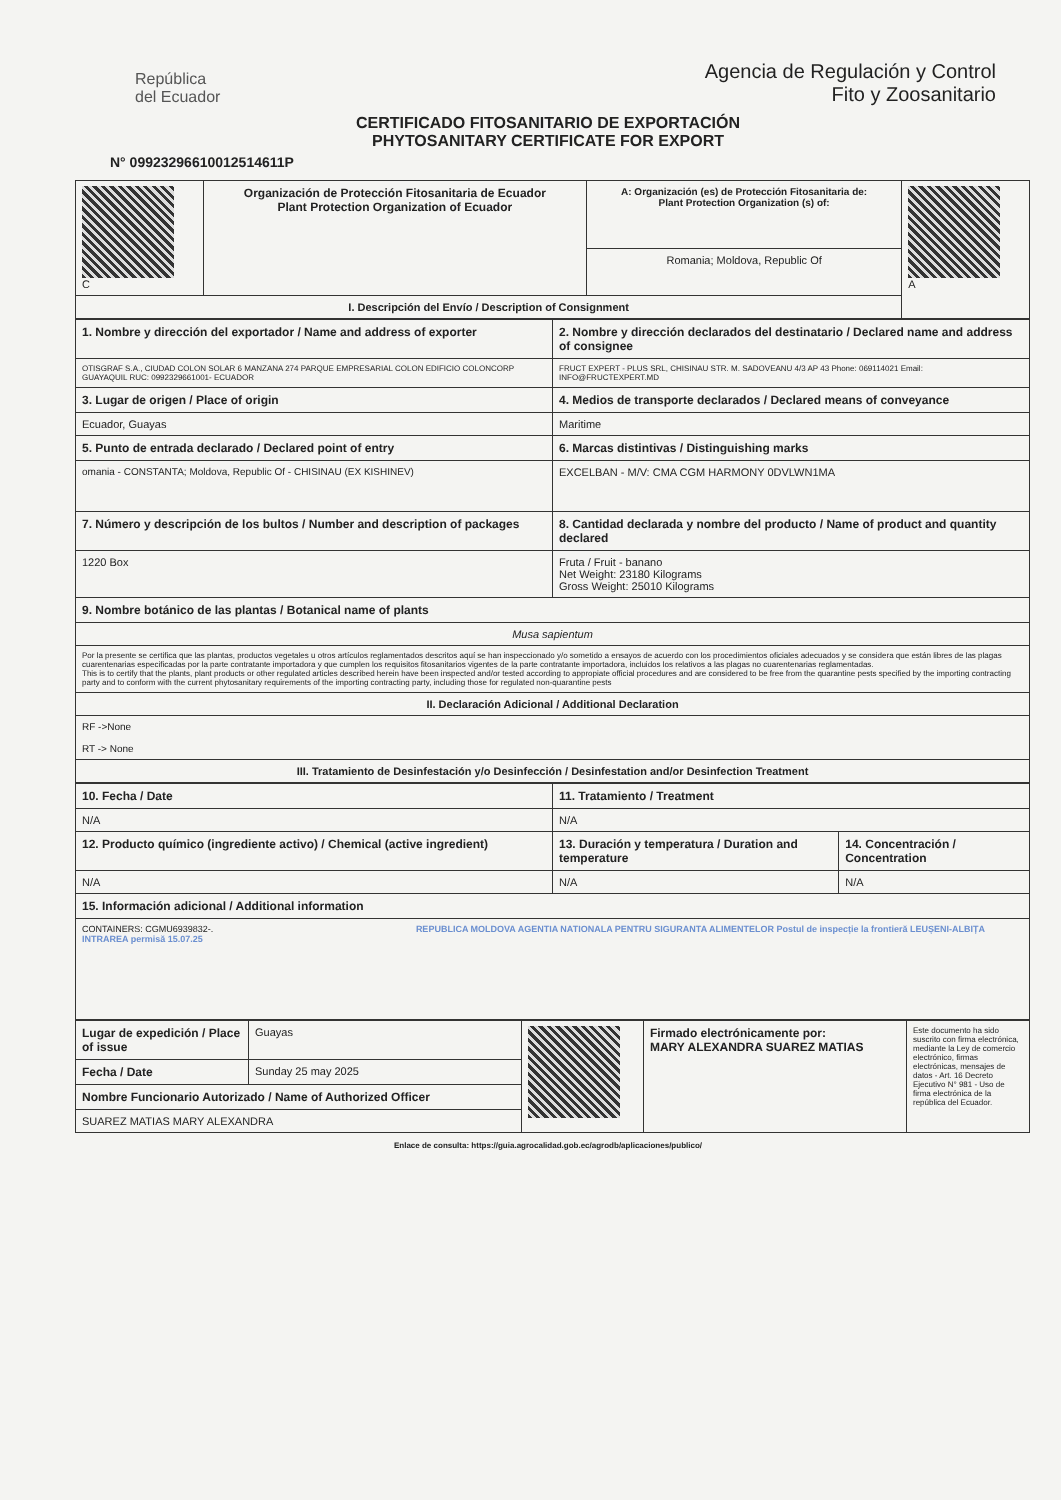República
del Ecuador
Agencia de Regulación y Control
Fito y Zoosanitario
CERTIFICADO FITOSANITARIO DE EXPORTACIÓN
PHYTOSANITARY CERTIFICATE FOR EXPORT
N° 09923296610012514611P
| C | Organización de Protección Fitosanitaria de Ecuador Plant Protection Organization of Ecuador | A: Organización (es) de Protección Fitosanitaria de: Plant Protection Organization (s) of: | A |
| | | Romania; Moldova, Republic Of | |
| I. Descripción del Envío / Description of Consignment | | | |
| 1. Nombre y dirección del exportador / Name and address of exporter | 2. Nombre y dirección declarados del destinatario / Declared name and address of consignee |
| OTISGRAF S.A., CIUDAD COLON SOLAR 6 MANZANA 274 PARQUE EMPRESARIAL COLON EDIFICIO COLONCORP GUAYAQUIL RUC: 0992329661001- ECUADOR | FRUCT EXPERT - PLUS SRL, CHISINAU STR. M. SADOVEANU 4/3 AP 43 Phone: 069114021 Email: INFO@FRUCTEXPERT.MD |
| 3. Lugar de origen / Place of origin | 4. Medios de transporte declarados / Declared means of conveyance |
| Ecuador, Guayas | Maritime |
| 5. Punto de entrada declarado / Declared point of entry | 6. Marcas distintivas / Distinguishing marks |
| omania - CONSTANTA; Moldova, Republic Of - CHISINAU (EX KISHINEV) | EXCELBAN - M/V: CMA CGM HARMONY 0DVLWN1MA |
| 7. Número y descripción de los bultos / Number and description of packages | 8. Cantidad declarada y nombre del producto / Name of product and quantity declared |
| 1220 Box | Fruta / Fruit - banano Net Weight: 23180 Kilograms Gross Weight: 25010 Kilograms |
| 9. Nombre botánico de las plantas / Botanical name of plants | |
| Musa sapientum | |
| Por la presente se certifica que las plantas, productos vegetales u otros artículos reglamentados descritos aquí se han inspeccionado y/o sometido a ensayos de acuerdo con los procedimientos oficiales adecuados y se considera que están libres de las plagas cuarentenarias especificadas por la parte contratante importadora y que cumplen los requisitos fitosanitarios vigentes de la parte contratante importadora, incluidos los relativos a las plagas no cuarentenarias reglamentadas. This is to certify that the plants, plant products or other regulated articles described herein have been inspected and/or tested according to appropiate official procedures and are considered to be free from the quarantine pests specified by the importing contracting party and to conform with the current phytosanitary requirements of the importing contracting party, including those for regulated non-quarantine pests | |
| II. Declaración Adicional / Additional Declaration | |
| RF ->None RT -> None | |
| III. Tratamiento de Desinfestación y/o Desinfección / Desinfestation and/or Desinfection Treatment | |
| 10. Fecha / Date | 11. Tratamiento / Treatment | |
| N/A | N/A | |
| 12. Producto químico (ingrediente activo) / Chemical (active ingredient) | 13. Duración y temperatura / Duration and temperature | 14. Concentración / Concentration |
| N/A | N/A | N/A |
| 15. Información adicional / Additional information | | |
| CONTAINERS: CGMU6939832-. REPUBLICA MOLDOVA AGENTIA NATIONALA PENTRU SIGURANTA ALIMENTELOR Postul de inspecție la frontieră LEUȘENI-ALBIȚA INTRAREA permisă 15.07.25 | | |
| Lugar de expedición / Place of issue | Guayas | | Firmado electrónicamente por: MARY ALEXANDRA SUAREZ MATIAS | Este documento ha sido suscrito con firma electrónica, mediante la Ley de comercio electrónico, firmas electrónicas, mensajes de datos - Art. 16 Decreto Ejecutivo N° 981 - Uso de firma electrónica de la república del Ecuador. |
| Fecha / Date | Sunday 25 may 2025 | | | |
| Nombre Funcionario Autorizado / Name of Authorized Officer | | | | |
| SUAREZ MATIAS MARY ALEXANDRA | | | | |
Enlace de consulta: https://guia.agrocalidad.gob.ec/agrodb/aplicaciones/publico/